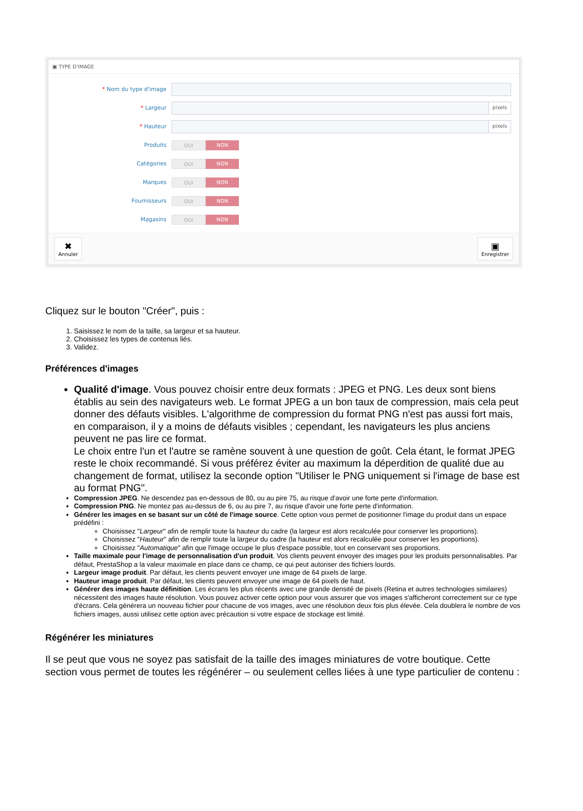▣ TYPE D'IMAGE
* Nom du type d'image
* Largeur
pixels
* Hauteur
pixels
Produits
OUI NON
Catégories
OUI NON
Marques
OUI NON
Fournisseurs
OUI NON
Magasins
OUI NON
✖
Annuler
▣
Enregistrer
Cliquez sur le bouton "Créer", puis :
1. Saisissez le nom de la taille, sa largeur et sa hauteur.
2. Choisissez les types de contenus liés.
3. Validez.
Préférences d'images
Qualité d'image. Vous pouvez choisir entre deux formats : JPEG et PNG. Les deux sont biens établis au sein des navigateurs web. Le format JPEG a un bon taux de compression, mais cela peut donner des défauts visibles. L'algorithme de compression du format PNG n'est pas aussi fort mais, en comparaison, il y a moins de défauts visibles ; cependant, les navigateurs les plus anciens peuvent ne pas lire ce format.
Le choix entre l'un et l'autre se ramène souvent à une question de goût. Cela étant, le format JPEG reste le choix recommandé. Si vous préférez éviter au maximum la déperdition de qualité due au changement de format, utilisez la seconde option "Utiliser le PNG uniquement si l'image de base est au format PNG".
Compression JPEG. Ne descendez pas en-dessous de 80, ou au pire 75, au risque d'avoir une forte perte d'information.
Compression PNG. Ne montez pas au-dessus de 6, ou au pire 7, au risque d'avoir une forte perte d'information.
Générer les images en se basant sur un côté de l'image source. Cette option vous permet de positionner l'image du produit dans un espace prédéfini :
Choisissez "Largeur" afin de remplir toute la hauteur du cadre (la largeur est alors recalculée pour conserver les proportions).
Choisissez "Hauteur" afin de remplir toute la largeur du cadre (la hauteur est alors recalculée pour conserver les proportions).
Choisissez "Automatique" afin que l'image occupe le plus d'espace possible, tout en conservant ses proportions.
Taille maximale pour l'image de personnalisation d'un produit. Vos clients peuvent envoyer des images pour les produits personnalisables. Par défaut, PrestaShop a la valeur maximale en place dans ce champ, ce qui peut autoriser des fichiers lourds.
Largeur image produit. Par défaut, les clients peuvent envoyer une image de 64 pixels de large.
Hauteur image produit. Par défaut, les clients peuvent envoyer une image de 64 pixels de haut.
Générer des images haute définition. Les écrans les plus récents avec une grande densité de pixels (Retina et autres technologies similaires) nécessitent des images haute résolution. Vous pouvez activer cette option pour vous assurer que vos images s'afficheront correctement sur ce type d'écrans. Cela générera un nouveau fichier pour chacune de vos images, avec une résolution deux fois plus élevée. Cela doublera le nombre de vos fichiers images, aussi utilisez cette option avec précaution si votre espace de stockage est limité.
Régénérer les miniatures
Il se peut que vous ne soyez pas satisfait de la taille des images miniatures de votre boutique. Cette section vous permet de toutes les régénérer – ou seulement celles liées à une type particulier de contenu :